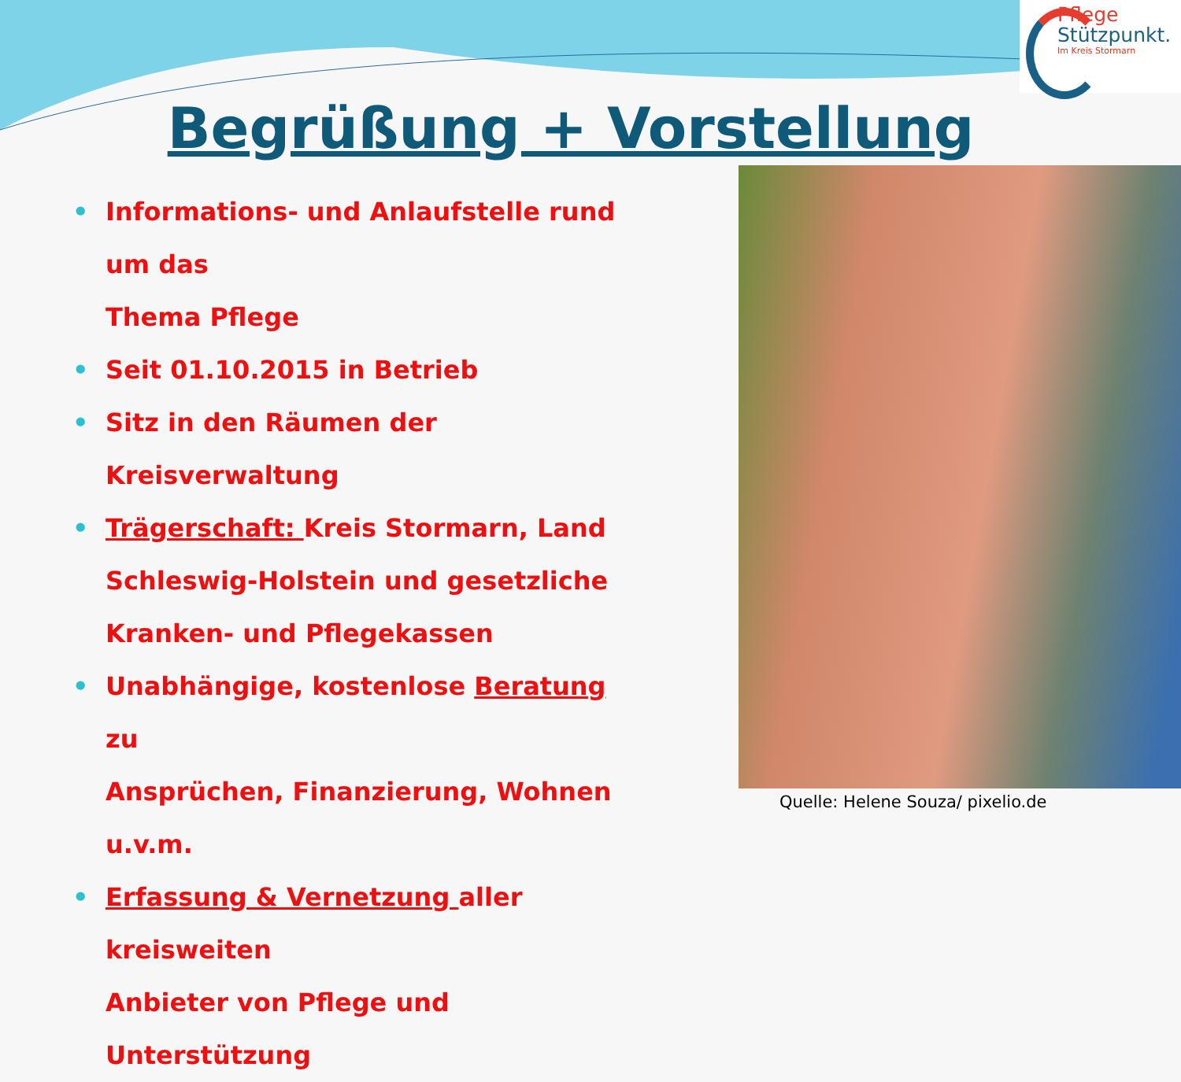Pflege
Stützpunkt.
Im Kreis Stormarn
Begrüßung + Vorstellung
• Informations- und Anlaufstelle rund um das
Thema Pflege
• Seit 01.10.2015 in Betrieb
• Sitz in den Räumen der Kreisverwaltung
• Trägerschaft: Kreis Stormarn, Land
Schleswig-Holstein und gesetzliche
Kranken- und Pflegekassen
• Unabhängige, kostenlose Beratung zu
Ansprüchen, Finanzierung, Wohnen u.v.m.
• Erfassung & Vernetzung aller kreisweiten
Anbieter von Pflege und Unterstützung
Quelle: Helene Souza/ pixelio.de